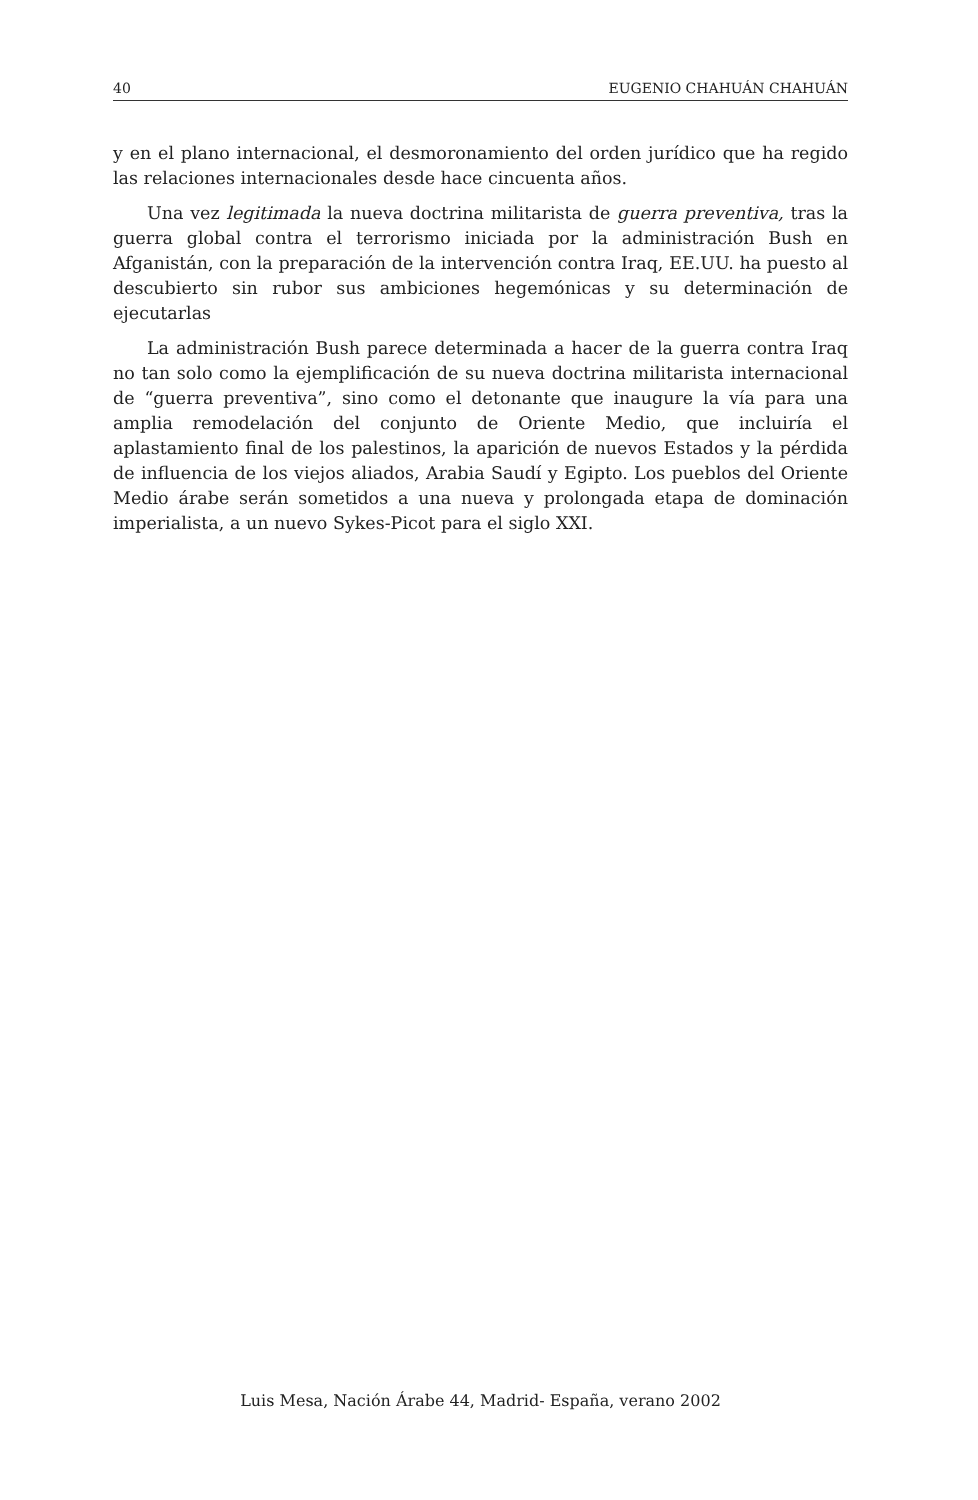40 EUGENIO CHAHUÁN CHAHUÁN
y en el plano internacional, el desmoronamiento del orden jurídico que ha regido las relaciones internacionales desde hace cincuenta años.
Una vez legitimada la nueva doctrina militarista de guerra preventiva, tras la guerra global contra el terrorismo iniciada por la administración Bush en Afganistán, con la preparación de la intervención contra Iraq, EE.UU. ha puesto al descubierto sin rubor sus ambiciones hegemónicas y su determinación de ejecutarlas
La administración Bush parece determinada a hacer de la guerra contra Iraq no tan solo como la ejemplificación de su nueva doctrina militarista internacional de “guerra preventiva”, sino como el detonante que inaugure la vía para una amplia remodelación del conjunto de Oriente Medio, que incluiría el aplastamiento final de los palestinos, la aparición de nuevos Estados y la pérdida de influencia de los viejos aliados, Arabia Saudí y Egipto. Los pueblos del Oriente Medio árabe serán sometidos a una nueva y prolongada etapa de dominación imperialista, a un nuevo Sykes-Picot para el siglo XXI.
Luis Mesa, Nación Árabe 44, Madrid- España, verano 2002